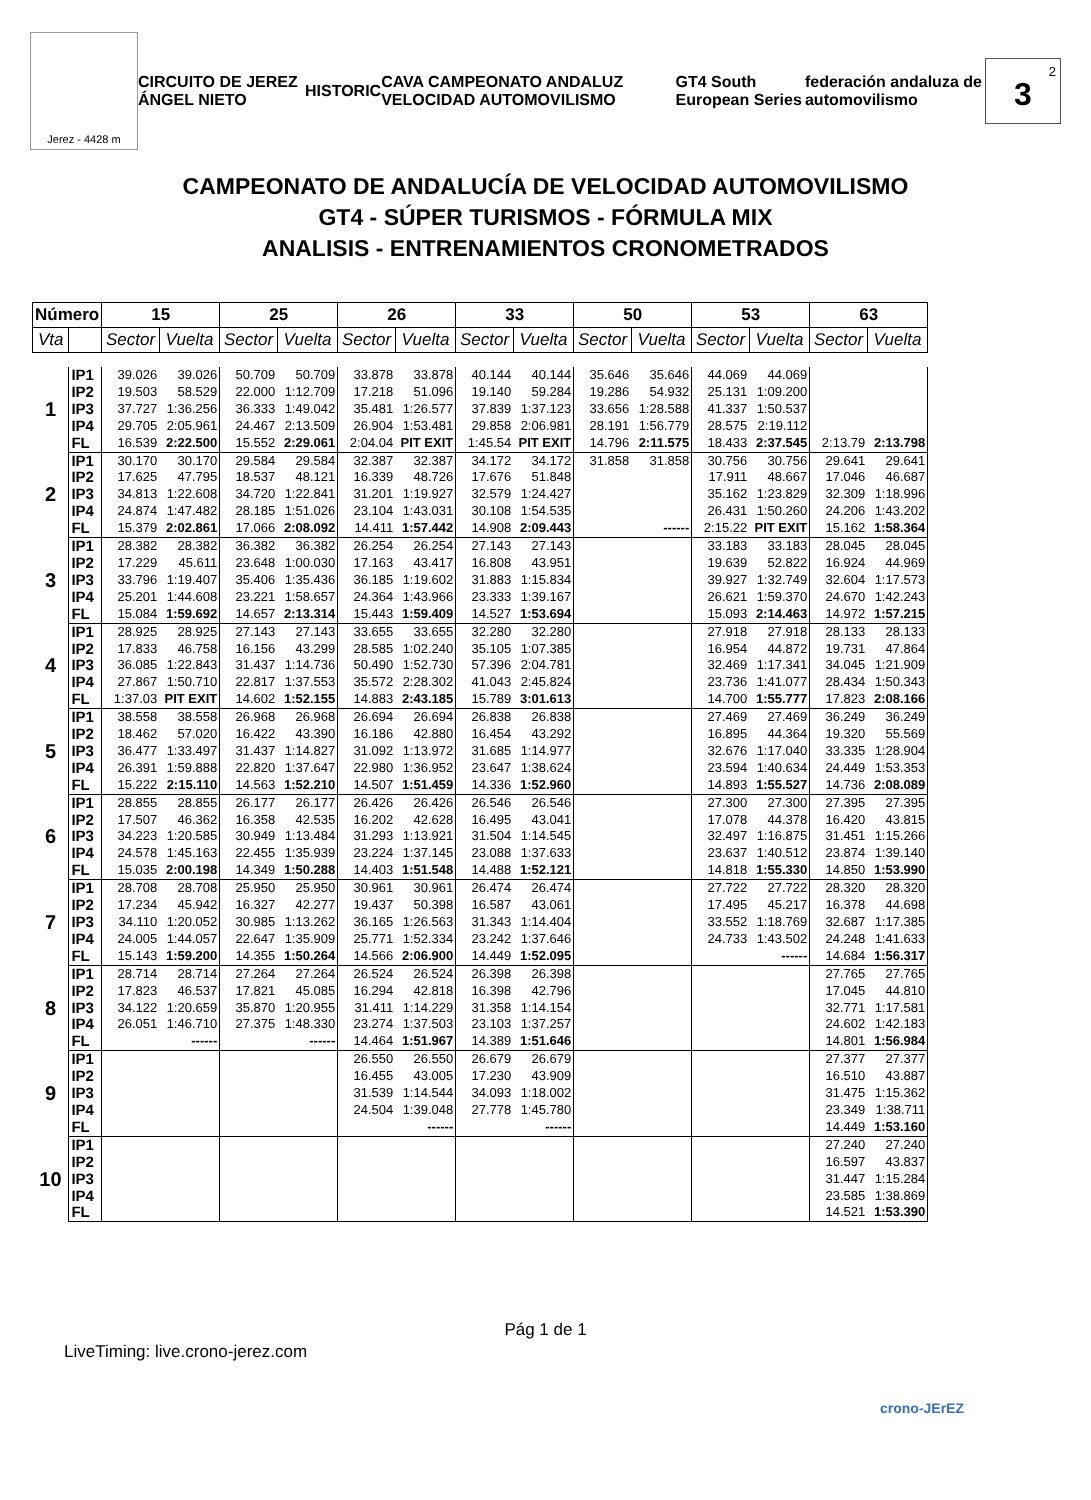Jerez - 4428 m
CIRCUITO DE JEREZ ÁNGEL NIETO HISTORIC CAVA CAMPEONATO ANDALUZ VELOCIDAD AUTOMOVILISMO GT4 South European Series federación andaluza de automovilismo
<sup>2</sup> 3
CAMPEONATO DE ANDALUCÍA DE VELOCIDAD AUTOMOVILISMO
GT4 - SÚPER TURISMOS - FÓRMULA MIX
ANALISIS - ENTRENAMIENTOS CRONOMETRADOS
| Número | | 15 | | 25 | | 26 | | 33 | | 50 | | 53 | | 63 | |
| --- | --- | --- | --- | --- | --- | --- | --- | --- | --- | --- | --- | --- | --- | --- | --- |
| Vta | | Sector | Vuelta | Sector | Vuelta | Sector | Vuelta | Sector | Vuelta | Sector | Vuelta | Sector | Vuelta | Sector | Vuelta |
| 1 | IP1 | 39.026 | 39.026 | 50.709 | 50.709 | 33.878 | 33.878 | 40.144 | 40.144 | 35.646 | 35.646 | 44.069 | 44.069 | | |
| | IP2 | 19.503 | 58.529 | 22.000 | 1:12.709 | 17.218 | 51.096 | 19.140 | 59.284 | 19.286 | 54.932 | 25.131 | 1:09.200 | | |
| | IP3 | 37.727 | 1:36.256 | 36.333 | 1:49.042 | 35.481 | 1:26.577 | 37.839 | 1:37.123 | 33.656 | 1:28.588 | 41.337 | 1:50.537 | | |
| | IP4 | 29.705 | 2:05.961 | 24.467 | 2:13.509 | 26.904 | 1:53.481 | 29.858 | 2:06.981 | 28.191 | 1:56.779 | 28.575 | 2:19.112 | | |
| | FL | 16.539 | 2:22.500 | 15.552 | 2:29.061 | 2:04.04 | PIT EXIT | 1:45.54 | PIT EXIT | 14.796 | 2:11.575 | 18.433 | 2:37.545 | 2:13.79 | 2:13.798 |
| 2 | IP1 | 30.170 | 30.170 | 29.584 | 29.584 | 32.387 | 32.387 | 34.172 | 34.172 | 31.858 | 31.858 | 30.756 | 30.756 | 29.641 | 29.641 |
| | IP2 | 17.625 | 47.795 | 18.537 | 48.121 | 16.339 | 48.726 | 17.676 | 51.848 | | | 17.911 | 48.667 | 17.046 | 46.687 |
| | IP3 | 34.813 | 1:22.608 | 34.720 | 1:22.841 | 31.201 | 1:19.927 | 32.579 | 1:24.427 | | | 35.162 | 1:23.829 | 32.309 | 1:18.996 |
| | IP4 | 24.874 | 1:47.482 | 28.185 | 1:51.026 | 23.104 | 1:43.031 | 30.108 | 1:54.535 | | | 26.431 | 1:50.260 | 24.206 | 1:43.202 |
| | FL | 15.379 | 2:02.861 | 17.066 | 2:08.092 | 14.411 | 1:57.442 | 14.908 | 2:09.443 | | ------ | 2:15.22 | PIT EXIT | 15.162 | 1:58.364 |
| 3 | IP1 | 28.382 | 28.382 | 36.382 | 36.382 | 26.254 | 26.254 | 27.143 | 27.143 | | | 33.183 | 33.183 | 28.045 | 28.045 |
| | IP2 | 17.229 | 45.611 | 23.648 | 1:00.030 | 17.163 | 43.417 | 16.808 | 43.951 | | | 19.639 | 52.822 | 16.924 | 44.969 |
| | IP3 | 33.796 | 1:19.407 | 35.406 | 1:35.436 | 36.185 | 1:19.602 | 31.883 | 1:15.834 | | | 39.927 | 1:32.749 | 32.604 | 1:17.573 |
| | IP4 | 25.201 | 1:44.608 | 23.221 | 1:58.657 | 24.364 | 1:43.966 | 23.333 | 1:39.167 | | | 26.621 | 1:59.370 | 24.670 | 1:42.243 |
| | FL | 15.084 | 1:59.692 | 14.657 | 2:13.314 | 15.443 | 1:59.409 | 14.527 | 1:53.694 | | | 15.093 | 2:14.463 | 14.972 | 1:57.215 |
| 4 | IP1 | 28.925 | 28.925 | 27.143 | 27.143 | 33.655 | 33.655 | 32.280 | 32.280 | | | 27.918 | 27.918 | 28.133 | 28.133 |
| | IP2 | 17.833 | 46.758 | 16.156 | 43.299 | 28.585 | 1:02.240 | 35.105 | 1:07.385 | | | 16.954 | 44.872 | 19.731 | 47.864 |
| | IP3 | 36.085 | 1:22.843 | 31.437 | 1:14.736 | 50.490 | 1:52.730 | 57.396 | 2:04.781 | | | 32.469 | 1:17.341 | 34.045 | 1:21.909 |
| | IP4 | 27.867 | 1:50.710 | 22.817 | 1:37.553 | 35.572 | 2:28.302 | 41.043 | 2:45.824 | | | 23.736 | 1:41.077 | 28.434 | 1:50.343 |
| | FL | 1:37.03 | PIT EXIT | 14.602 | 1:52.155 | 14.883 | 2:43.185 | 15.789 | 3:01.613 | | | 14.700 | 1:55.777 | 17.823 | 2:08.166 |
| 5 | IP1 | 38.558 | 38.558 | 26.968 | 26.968 | 26.694 | 26.694 | 26.838 | 26.838 | | | 27.469 | 27.469 | 36.249 | 36.249 |
| | IP2 | 18.462 | 57.020 | 16.422 | 43.390 | 16.186 | 42.880 | 16.454 | 43.292 | | | 16.895 | 44.364 | 19.320 | 55.569 |
| | IP3 | 36.477 | 1:33.497 | 31.437 | 1:14.827 | 31.092 | 1:13.972 | 31.685 | 1:14.977 | | | 32.676 | 1:17.040 | 33.335 | 1:28.904 |
| | IP4 | 26.391 | 1:59.888 | 22.820 | 1:37.647 | 22.980 | 1:36.952 | 23.647 | 1:38.624 | | | 23.594 | 1:40.634 | 24.449 | 1:53.353 |
| | FL | 15.222 | 2:15.110 | 14.563 | 1:52.210 | 14.507 | 1:51.459 | 14.336 | 1:52.960 | | | 14.893 | 1:55.527 | 14.736 | 2:08.089 |
| 6 | IP1 | 28.855 | 28.855 | 26.177 | 26.177 | 26.426 | 26.426 | 26.546 | 26.546 | | | 27.300 | 27.300 | 27.395 | 27.395 |
| | IP2 | 17.507 | 46.362 | 16.358 | 42.535 | 16.202 | 42.628 | 16.495 | 43.041 | | | 17.078 | 44.378 | 16.420 | 43.815 |
| | IP3 | 34.223 | 1:20.585 | 30.949 | 1:13.484 | 31.293 | 1:13.921 | 31.504 | 1:14.545 | | | 32.497 | 1:16.875 | 31.451 | 1:15.266 |
| | IP4 | 24.578 | 1:45.163 | 22.455 | 1:35.939 | 23.224 | 1:37.145 | 23.088 | 1:37.633 | | | 23.637 | 1:40.512 | 23.874 | 1:39.140 |
| | FL | 15.035 | 2:00.198 | 14.349 | 1:50.288 | 14.403 | 1:51.548 | 14.488 | 1:52.121 | | | 14.818 | 1:55.330 | 14.850 | 1:53.990 |
| 7 | IP1 | 28.708 | 28.708 | 25.950 | 25.950 | 30.961 | 30.961 | 26.474 | 26.474 | | | 27.722 | 27.722 | 28.320 | 28.320 |
| | IP2 | 17.234 | 45.942 | 16.327 | 42.277 | 19.437 | 50.398 | 16.587 | 43.061 | | | 17.495 | 45.217 | 16.378 | 44.698 |
| | IP3 | 34.110 | 1:20.052 | 30.985 | 1:13.262 | 36.165 | 1:26.563 | 31.343 | 1:14.404 | | | 33.552 | 1:18.769 | 32.687 | 1:17.385 |
| | IP4 | 24.005 | 1:44.057 | 22.647 | 1:35.909 | 25.771 | 1:52.334 | 23.242 | 1:37.646 | | | 24.733 | 1:43.502 | 24.248 | 1:41.633 |
| | FL | 15.143 | 1:59.200 | 14.355 | 1:50.264 | 14.566 | 2:06.900 | 14.449 | 1:52.095 | | | | ------ | 14.684 | 1:56.317 |
| 8 | IP1 | 28.714 | 28.714 | 27.264 | 27.264 | 26.524 | 26.524 | 26.398 | 26.398 | | | | | 27.765 | 27.765 |
| | IP2 | 17.823 | 46.537 | 17.821 | 45.085 | 16.294 | 42.818 | 16.398 | 42.796 | | | | | 17.045 | 44.810 |
| | IP3 | 34.122 | 1:20.659 | 35.870 | 1:20.955 | 31.411 | 1:14.229 | 31.358 | 1:14.154 | | | | | 32.771 | 1:17.581 |
| | IP4 | 26.051 | 1:46.710 | 27.375 | 1:48.330 | 23.274 | 1:37.503 | 23.103 | 1:37.257 | | | | | 24.602 | 1:42.183 |
| | FL | | ------ | | ------ | 14.464 | 1:51.967 | 14.389 | 1:51.646 | | | | | 14.801 | 1:56.984 |
| 9 | IP1 | | | | | 26.550 | 26.550 | 26.679 | 26.679 | | | | | 27.377 | 27.377 |
| | IP2 | | | | | 16.455 | 43.005 | 17.230 | 43.909 | | | | | 16.510 | 43.887 |
| | IP3 | | | | | 31.539 | 1:14.544 | 34.093 | 1:18.002 | | | | | 31.475 | 1:15.362 |
| | IP4 | | | | | 24.504 | 1:39.048 | 27.778 | 1:45.780 | | | | | 23.349 | 1:38.711 |
| | FL | | | | | | ------ | | ------ | | | | | 14.449 | 1:53.160 |
| 10 | IP1 | | | | | | | | | | | | | 27.240 | 27.240 |
| | IP2 | | | | | | | | | | | | | 16.597 | 43.837 |
| | IP3 | | | | | | | | | | | | | 31.447 | 1:15.284 |
| | IP4 | | | | | | | | | | | | | 23.585 | 1:38.869 |
| | FL | | | | | | | | | | | | | 14.521 | 1:53.390 |
Pág 1 de 1
LiveTiming: live.crono-jerez.com
crono-JErEZ